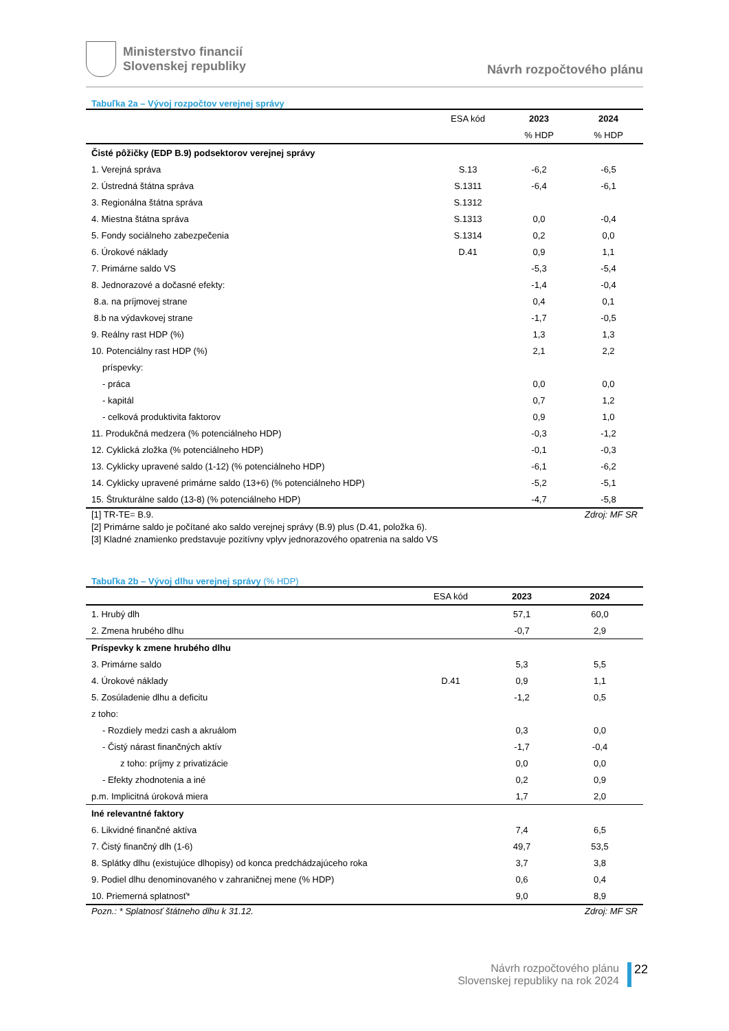Ministerstvo financií
Slovenskej republiky
Návrh rozpočtového plánu
Tabuľka 2a – Vývoj rozpočtov verejnej správy
| | ESA kód | 2023 | 2024 |
| --- | --- | --- | --- |
| | | % HDP | % HDP |
| Čisté pôžičky (EDP B.9) podsektorov verejnej správy | | | |
| 1. Verejná správa | S.13 | -6,2 | -6,5 |
| 2. Ústredná štátna správa | S.1311 | -6,4 | -6,1 |
| 3. Regionálna štátna správa | S.1312 | | |
| 4. Miestna štátna správa | S.1313 | 0,0 | -0,4 |
| 5. Fondy sociálneho zabezpečenia | S.1314 | 0,2 | 0,0 |
| 6. Úrokové náklady | D.41 | 0,9 | 1,1 |
| 7. Primárne saldo VS | | -5,3 | -5,4 |
| 8. Jednorazové a dočasné efekty: | | -1,4 | -0,4 |
| 8.a. na príjmovej strane | | 0,4 | 0,1 |
| 8.b na výdavkovej strane | | -1,7 | -0,5 |
| 9. Reálny rast HDP (%) | | 1,3 | 1,3 |
| 10. Potenciálny rast HDP (%) | | 2,1 | 2,2 |
| príspevky: | | | |
| - práca | | 0,0 | 0,0 |
| - kapitál | | 0,7 | 1,2 |
| - celková produktivita faktorov | | 0,9 | 1,0 |
| 11. Produkčná medzera (% potenciálneho HDP) | | -0,3 | -1,2 |
| 12. Cyklická zložka (% potenciálneho HDP) | | -0,1 | -0,3 |
| 13. Cyklicky upravené saldo (1-12) (% potenciálneho HDP) | | -6,1 | -6,2 |
| 14. Cyklicky upravené primárne saldo (13+6) (% potenciálneho HDP) | | -5,2 | -5,1 |
| 15. Štrukturálne saldo (13-8) (% potenciálneho HDP) | | -4,7 | -5,8 |
[1] TR-TE= B.9.
[2] Primárne saldo je počítané ako saldo verejnej správy (B.9) plus (D.41, položka 6).
[3] Kladné znamienko predstavuje pozitívny vplyv jednorazového opatrenia na saldo VS
Zdroj: MF SR
Tabuľka 2b – Vývoj dlhu verejnej správy (% HDP)
| | ESA kód | 2023 | 2024 |
| --- | --- | --- | --- |
| 1. Hrubý dlh | | 57,1 | 60,0 |
| 2. Zmena hrubého dlhu | | -0,7 | 2,9 |
| Príspevky k zmene hrubého dlhu | | | |
| 3. Primárne saldo | | 5,3 | 5,5 |
| 4. Úrokové náklady | D.41 | 0,9 | 1,1 |
| 5. Zosúladenie dlhu a deficitu | | -1,2 | 0,5 |
| z toho: | | | |
| - Rozdiely medzi cash a akruálom | | 0,3 | 0,0 |
| - Čistý nárast finančných aktív | | -1,7 | -0,4 |
| z toho: príjmy z privatizácie | | 0,0 | 0,0 |
| - Efekty zhodnotenia a iné | | 0,2 | 0,9 |
| p.m. Implicitná úroková miera | | 1,7 | 2,0 |
| Iné relevantné faktory | | | |
| 6. Likvidné finančné aktíva | | 7,4 | 6,5 |
| 7. Čistý finančný dlh (1-6) | | 49,7 | 53,5 |
| 8. Splátky dlhu (existujúce dlhopisy) od konca predchádzajúceho roka | | 3,7 | 3,8 |
| 9. Podiel dlhu denominovaného v zahraničnej mene (% HDP) | | 0,6 | 0,4 |
| 10. Priemerná splatnosť* | | 9,0 | 8,9 |
Pozn.: * Splatnosť štátneho dlhu k 31.12.
Zdroj: MF SR
Návrh rozpočtového plánu
Slovenskej republiky na rok 2024
22